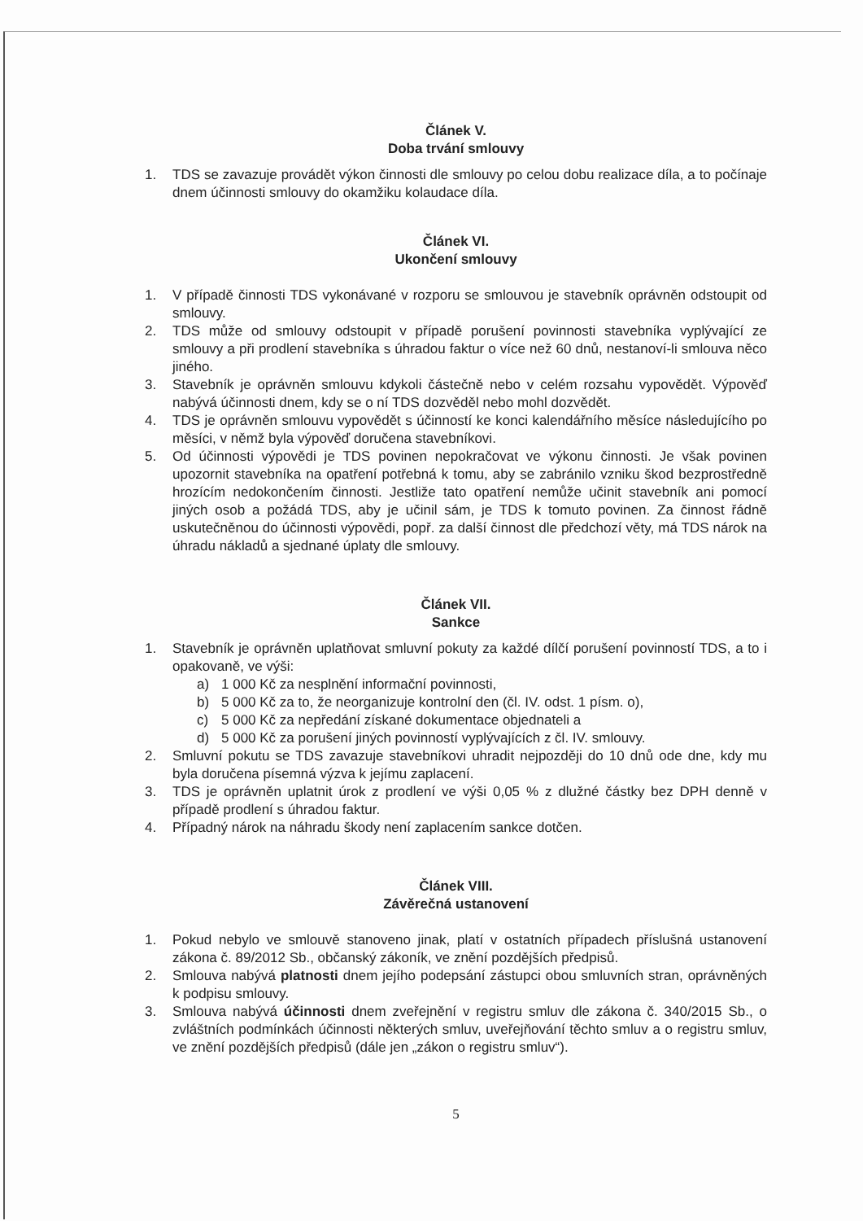Článek V.
Doba trvání smlouvy
1. TDS se zavazuje provádět výkon činnosti dle smlouvy po celou dobu realizace díla, a to počínaje dnem účinnosti smlouvy do okamžiku kolaudace díla.
Článek VI.
Ukončení smlouvy
1. V případě činnosti TDS vykonávané v rozporu se smlouvou je stavebník oprávněn odstoupit od smlouvy.
2. TDS může od smlouvy odstoupit v případě porušení povinnosti stavebníka vyplývající ze smlouvy a při prodlení stavebníka s úhradou faktur o více než 60 dnů, nestanoví-li smlouva něco jiného.
3. Stavebník je oprávněn smlouvu kdykoli částečně nebo v celém rozsahu vypovědět. Výpověď nabývá účinnosti dnem, kdy se o ní TDS dozvěděl nebo mohl dozvědět.
4. TDS je oprávněn smlouvu vypovědět s účinností ke konci kalendářního měsíce následujícího po měsíci, v němž byla výpověď doručena stavebníkovi.
5. Od účinnosti výpovědi je TDS povinen nepokračovat ve výkonu činnosti. Je však povinen upozornit stavebníka na opatření potřebná k tomu, aby se zabránilo vzniku škod bezprostředně hrozícím nedokončením činnosti. Jestliže tato opatření nemůže učinit stavebník ani pomocí jiných osob a požádá TDS, aby je učinil sám, je TDS k tomuto povinen. Za činnost řádně uskutečněnou do účinnosti výpovědi, popř. za další činnost dle předchozí věty, má TDS nárok na úhradu nákladů a sjednané úplaty dle smlouvy.
Článek VII.
Sankce
1. Stavebník je oprávněn uplatňovat smluvní pokuty za každé dílčí porušení povinností TDS, a to i opakovaně, ve výši:
a) 1 000 Kč za nesplnění informační povinnosti,
b) 5 000 Kč za to, že neorganizuje kontrolní den (čl. IV. odst. 1 písm. o),
c) 5 000 Kč za nepředání získané dokumentace objednateli a
d) 5 000 Kč za porušení jiných povinností vyplývajících z čl. IV. smlouvy.
2. Smluvní pokutu se TDS zavazuje stavebníkovi uhradit nejpozději do 10 dnů ode dne, kdy mu byla doručena písemná výzva k jejímu zaplacení.
3. TDS je oprávněn uplatnit úrok z prodlení ve výši 0,05 % z dlužné částky bez DPH denně v případě prodlení s úhradou faktur.
4. Případný nárok na náhradu škody není zaplacením sankce dotčen.
Článek VIII.
Závěrečná ustanovení
1. Pokud nebylo ve smlouvě stanoveno jinak, platí v ostatních případech příslušná ustanovení zákona č. 89/2012 Sb., občanský zákoník, ve znění pozdějších předpisů.
2. Smlouva nabývá platnosti dnem jejího podepsání zástupci obou smluvních stran, oprávněných k podpisu smlouvy.
3. Smlouva nabývá účinnosti dnem zveřejnění v registru smluv dle zákona č. 340/2015 Sb., o zvláštních podmínkách účinnosti některých smluv, uveřejňování těchto smluv a o registru smluv, ve znění pozdějších předpisů (dále jen „zákon o registru smluv“).
5